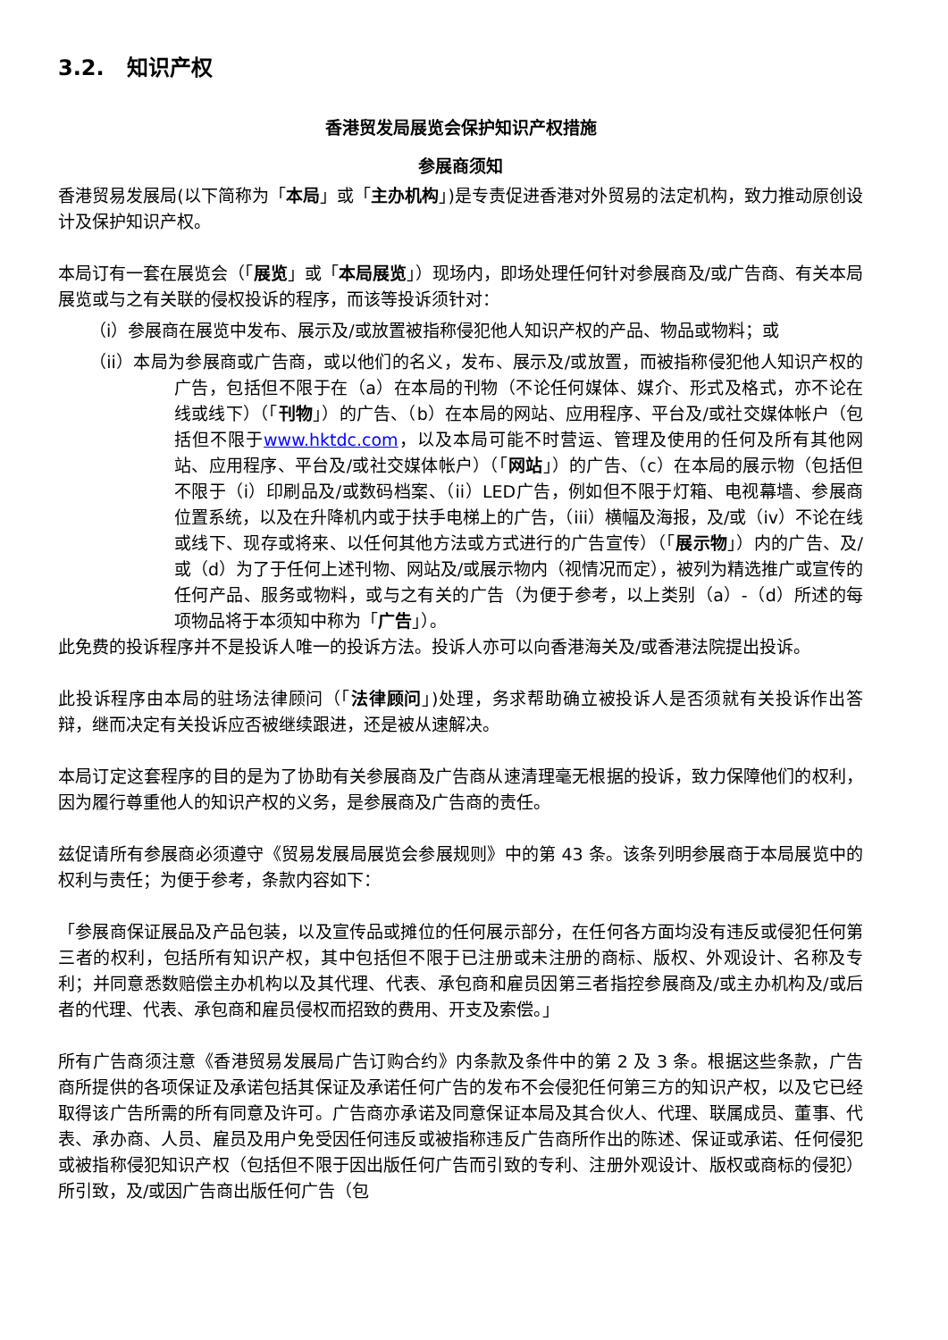3.2. 知识产权
香港贸发局展览会保护知识产权措施
参展商须知
香港贸易发展局(以下简称为「本局」或「主办机构」)是专责促进香港对外贸易的法定机构，致力推动原创设计及保护知识产权。
本局订有一套在展览会（「展览」或「本局展览」）现场内，即场处理任何针对参展商及/或广告商、有关本局展览或与之有关联的侵权投诉的程序，而该等投诉须针对：
（i）参展商在展览中发布、展示及/或放置被指称侵犯他人知识产权的产品、物品或物料；或
（ii）本局为参展商或广告商，或以他们的名义，发布、展示及/或放置，而被指称侵犯他人知识产权的广告，包括但不限于在（a）在本局的刊物（不论任何媒体、媒介、形式及格式，亦不论在线或线下）（「刊物」）的广告、（b）在本局的网站、应用程序、平台及/或社交媒体帐户（包括但不限于www.hktdc.com，以及本局可能不时营运、管理及使用的任何及所有其他网站、应用程序、平台及/或社交媒体帐户）（「网站」）的广告、（c）在本局的展示物（包括但不限于（i）印刷品及/或数码档案、（ii）LED广告，例如但不限于灯箱、电视幕墙、参展商位置系统，以及在升降机内或于扶手电梯上的广告，（iii）横幅及海报，及/或（iv）不论在线或线下、现存或将来、以任何其他方法或方式进行的广告宣传）（「展示物」）内的广告、及/或（d）为了于任何上述刊物、网站及/或展示物内（视情况而定），被列为精选推广或宣传的任何产品、服务或物料，或与之有关的广告（为便于参考，以上类别（a）-（d）所述的每项物品将于本须知中称为「广告」）。
此免费的投诉程序并不是投诉人唯一的投诉方法。投诉人亦可以向香港海关及/或香港法院提出投诉。
此投诉程序由本局的驻场法律顾问（「法律顾问」)处理，务求帮助确立被投诉人是否须就有关投诉作出答辩，继而决定有关投诉应否被继续跟进，还是被从速解决。
本局订定这套程序的目的是为了协助有关参展商及广告商从速清理毫无根据的投诉，致力保障他们的权利，因为履行尊重他人的知识产权的义务，是参展商及广告商的责任。
兹促请所有参展商必须遵守《贸易发展局展览会参展规则》中的第 43 条。该条列明参展商于本局展览中的权利与责任；为便于参考，条款内容如下：
「参展商保证展品及产品包装，以及宣传品或摊位的任何展示部分，在任何各方面均没有违反或侵犯任何第三者的权利，包括所有知识产权，其中包括但不限于已注册或未注册的商标、版权、外观设计、名称及专利；并同意悉数赔偿主办机构以及其代理、代表、承包商和雇员因第三者指控参展商及/或主办机构及/或后者的代理、代表、承包商和雇员侵权而招致的费用、开支及索偿。」
所有广告商须注意《香港贸易发展局广告订购合约》内条款及条件中的第 2 及 3 条。根据这些条款，广告商所提供的各项保证及承诺包括其保证及承诺任何广告的发布不会侵犯任何第三方的知识产权，以及它已经取得该广告所需的所有同意及许可。广告商亦承诺及同意保证本局及其合伙人、代理、联属成员、董事、代表、承办商、人员、雇员及用户免受因任何违反或被指称违反广告商所作出的陈述、保证或承诺、任何侵犯或被指称侵犯知识产权（包括但不限于因出版任何广告而引致的专利、注册外观设计、版权或商标的侵犯）所引致，及/或因广告商出版任何广告（包